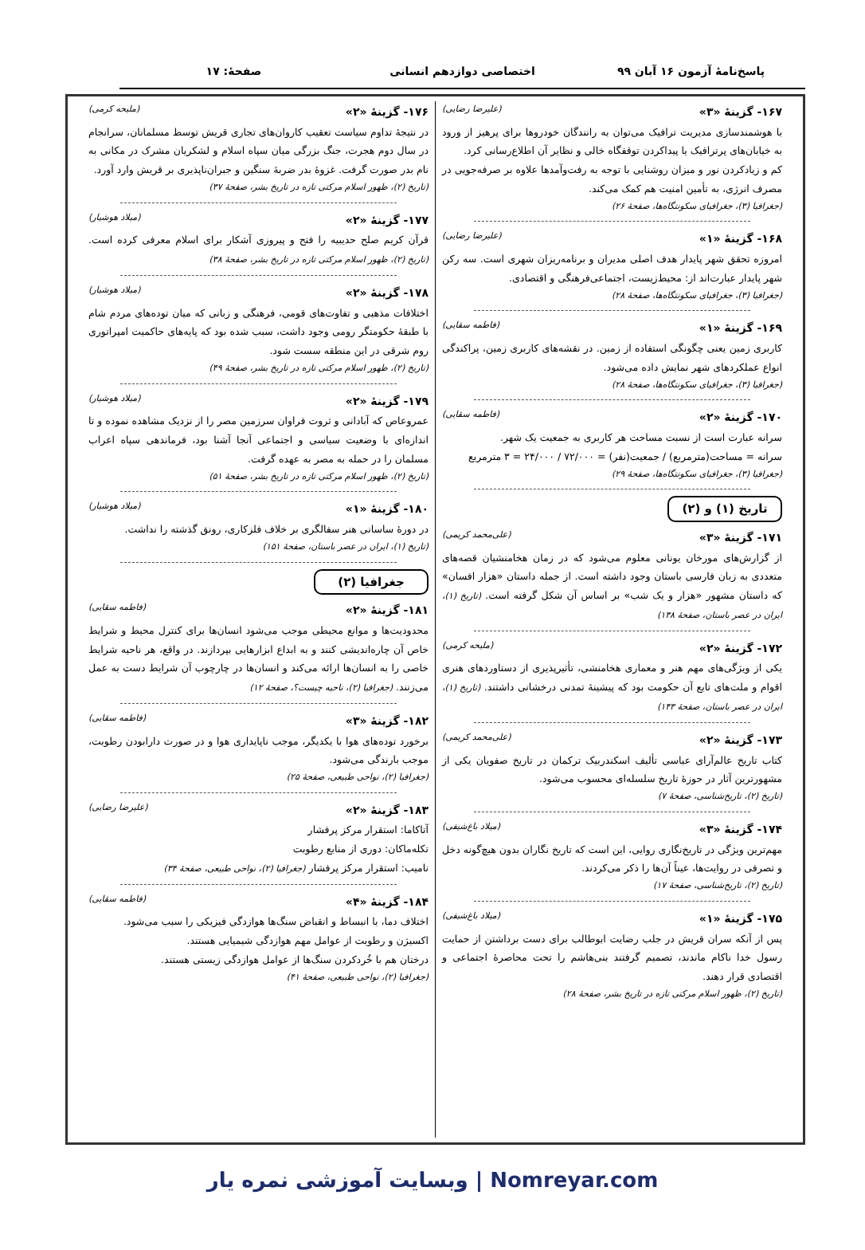پاسخ‌نامهٔ آزمون ۱۶ آبان ۹۹ اختصاصی دوازدهم انسانی صفحهٔ: ۱۷
۱۶۷- گزینهٔ «۳» (علیرضا رضایی)
با هوشمندسازی مدیریت ترافیک می‌توان به رانندگان خودروها برای پرهیز از ورود به خیابان‌های پرترافیک یا پیداکردن توقفگاه خالی و نظایر آن اطلاع‌رسانی کرد.
کم و زیادکردن نور و میزان روشنایی با توجه به رفت‌وآمدها علاوه بر صرفه‌جویی در مصرف انرژی، به تأمین امنیت هم کمک می‌کند.
(جغرافیا (۳)، جغرافیای سکونتگاه‌ها، صفحهٔ ۲۶)
۱۶۸- گزینهٔ «۱» (علیرضا رضایی)
امروزه تحقق شهر پایدار هدف اصلی مدیران و برنامه‌ریزان شهری است. سه رکن شهر پایدار عبارت‌اند از: محیط‌زیست، اجتماعی‌فرهنگی و اقتصادی.
(جغرافیا (۳)، جغرافیای سکونتگاه‌ها، صفحهٔ ۲۸)
۱۶۹- گزینهٔ «۱» (فاطمه سقایی)
کاربری زمین یعنی چگونگی استفاده از زمین. در نقشه‌های کاربری زمین، پراکندگی انواع عملکردهای شهر نمایش داده می‌شود.
(جغرافیا (۳)، جغرافیای سکونتگاه‌ها، صفحهٔ ۲۸)
۱۷۰- گزینهٔ «۲» (فاطمه سقایی)
سرانه عبارت است از نسبت مساحت هر کاربری به جمعیت یک شهر.
سرانه = مساحت(مترمربع) / جمعیت(نفر) = ۷۲/۰۰۰ / ۲۴/۰۰۰ = ۳ مترمربع
(جغرافیا (۳)، جغرافیای سکونتگاه‌ها، صفحهٔ ۲۹)
تاریخ (۱) و (۲)
۱۷۱- گزینهٔ «۳» (علی‌محمد کریمی)
از گزارش‌های مورخان یونانی معلوم می‌شود که در زمان هخامنشیان قصه‌های متعددی به زبان فارسی باستان وجود داشته است. از جمله داستان «هزار افسان» که داستان مشهور «هزار و یک شب» بر اساس آن شکل گرفته است. (تاریخ (۱)، ایران در عصر باستان، صفحهٔ ۱۳۸)
۱۷۲- گزینهٔ «۲» (ملیحه کرمی)
یکی از ویژگی‌های مهم هنر و معماری هخامنشی، تأثیرپذیری از دستاوردهای هنری اقوام و ملت‌های تابع آن حکومت بود که پیشینهٔ تمدنی درخشانی داشتند. (تاریخ (۱)، ایران در عصر باستان، صفحهٔ ۱۴۳)
۱۷۳- گزینهٔ «۲» (علی‌محمد کریمی)
کتاب تاریخ عالم‌آرای عباسی تألیف اسکندربیک ترکمان در تاریخ صفویان یکی از مشهورترین آثار در حوزهٔ تاریخ سلسله‌ای محسوب می‌شود.
(تاریخ (۲)، تاریخ‌شناسی، صفحهٔ ۷)
۱۷۴- گزینهٔ «۳» (میلاد باغ‌شیفی)
مهم‌ترین ویژگی در تاریخ‌نگاری روایی، این است که تاریخ نگاران بدون هیچ‌گونه دخل و تصرفی در روایت‌ها، عیناً آن‌ها را ذکر می‌کردند.
(تاریخ (۲)، تاریخ‌شناسی، صفحهٔ ۱۷)
۱۷۵- گزینهٔ «۱» (میلاد باغ‌شیفی)
پس از آنکه سران قریش در جلب رضایت ابوطالب برای دست برداشتن از حمایت رسول خدا ناکام ماندند، تصمیم گرفتند بنی‌هاشم را تحت محاصرهٔ اجتماعی و اقتصادی قرار دهند.
(تاریخ (۲)، ظهور اسلام مرکتی تازه در تاریخ بشر، صفحهٔ ۲۸)
۱۷۶- گزینهٔ «۲» (ملیحه کرمی)
در نتیجهٔ تداوم سیاست تعقیب کاروان‌های تجاری قریش توسط مسلمانان، سرانجام در سال دوم هجرت، جنگ بزرگی میان سپاه اسلام و لشکریان مشرک در مکانی به نام بدر صورت گرفت. غزوهٔ بدر ضربهٔ سنگین و جبران‌ناپذیری بر قریش وارد آورد.
(تاریخ (۲)، ظهور اسلام مرکتی تازه در تاریخ بشر، صفحهٔ ۳۷)
۱۷۷- گزینهٔ «۲» (میلاد هوشیار)
قرآن کریم صلح حدیبیه را فتح و پیروزی آشکار برای اسلام معرفی کرده است. (تاریخ (۲)، ظهور اسلام مرکتی تازه در تاریخ بشر، صفحهٔ ۳۸)
۱۷۸- گزینهٔ «۲» (میلاد هوشیار)
اختلافات مذهبی و تفاوت‌های قومی، فرهنگی و زبانی که میان توده‌های مردم شام با طبقهٔ حکومتگر رومی وجود داشت، سبب شده بود که پایه‌های حاکمیت امپراتوری روم شرقی در این منطقه سست شود.
(تاریخ (۲)، ظهور اسلام مرکتی تازه در تاریخ بشر، صفحهٔ ۴۹)
۱۷۹- گزینهٔ «۲» (میلاد هوشیار)
عمروعاص که آبادانی و ثروت فراوان سرزمین مصر را از نزدیک مشاهده نموده و تا اندازه‌ای با وضعیت سیاسی و اجتماعی آنجا آشنا بود، فرماندهی سپاه اعراب مسلمان را در حمله به مصر به عهده گرفت.
(تاریخ (۲)، ظهور اسلام مرکتی تازه در تاریخ بشر، صفحهٔ ۵۱)
۱۸۰- گزینهٔ «۱» (میلاد هوشیار)
در دورهٔ ساسانی هنر سفالگری بر خلاف فلزکاری، رونق گذشته را نداشت.
(تاریخ (۱)، ایران در عصر باستان، صفحهٔ ۱۵۱)
جغرافیا (۲)
۱۸۱- گزینهٔ «۲» (فاطمه سقایی)
محدودیت‌ها و موانع محیطی موجب می‌شود انسان‌ها برای کنترل محیط و شرایط خاص آن چاره‌اندیشی کنند و به ابداع ابزارهایی بپردازند. در واقع، هر ناحیه شرایط خاصی را به انسان‌ها ارائه می‌کند و انسان‌ها در چارچوب آن شرایط دست به عمل می‌زنند. (جغرافیا (۲)، ناحیه چیست؟، صفحهٔ ۱۲)
۱۸۲- گزینهٔ «۳» (فاطمه سقایی)
برخورد توده‌های هوا با یکدیگر، موجب ناپایداری هوا و در صورت دارابودن رطوبت، موجب بارندگی می‌شود.
(جغرافیا (۲)، نواحی طبیعی، صفحهٔ ۲۵)
۱۸۳- گزینهٔ «۲» (علیرضا رضایی)
آتاکاما: استقرار مرکز پرفشار
تکله‌ماکان: دوری از منابع رطوبت
نامیب: استقرار مرکز پرفشار (جغرافیا (۲)، نواحی طبیعی، صفحهٔ ۳۴)
۱۸۴- گزینهٔ «۴» (فاطمه سقایی)
اختلاف دما، با انبساط و انقباض سنگ‌ها هوازدگی فیزیکی را سبب می‌شود.
اکسیژن و رطوبت از عوامل مهم هوازدگی شیمیایی هستند.
درختان هم با خُردکردن سنگ‌ها از عوامل هوازدگی زیستی هستند.
(جغرافیا (۲)، نواحی طبیعی، صفحهٔ ۴۱)
Nomreyar.com | وبسایت آموزشی نمره یار